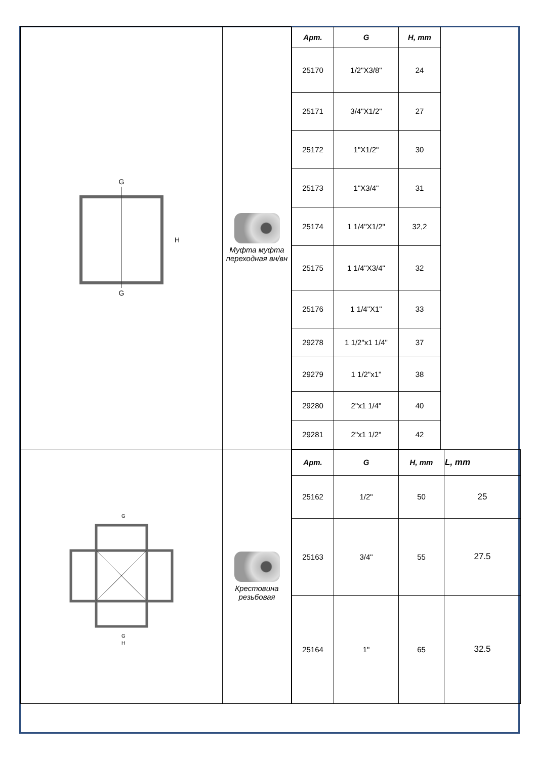| G G H | Муфта муфта переходная вн/вн | / Арт. / G / H, mm / / --- / --- / --- / / 25170 / 1/2"X3/8" / 24 / / 25171 / 3/4"X1/2" / 27 / / 25172 / 1"X1/2" / 30 / / 25173 / 1"X3/4" / 31 / / 25174 / 1 1/4"X1/2" / 32,2 / / 25175 / 1 1/4"X3/4" / 32 / / 25176 / 1 1/4"X1" / 33 / / 29278 / 1 1/2"x1 1/4" / 37 / / 29279 / 1 1/2"x1" / 38 / / 29280 / 2"x1 1/4" / 40 / / 29281 / 2"x1 1/2" / 42 / |
| G G H | Крестовина резьбовая | / Арт. / G / H, mm / L, mm / / --- / --- / --- / --- / / 25162 / 1/2" / 50 / 25 / / 25163 / 3/4" / 55 / 27.5 / / 25164 / 1" / 65 / 32.5 / |